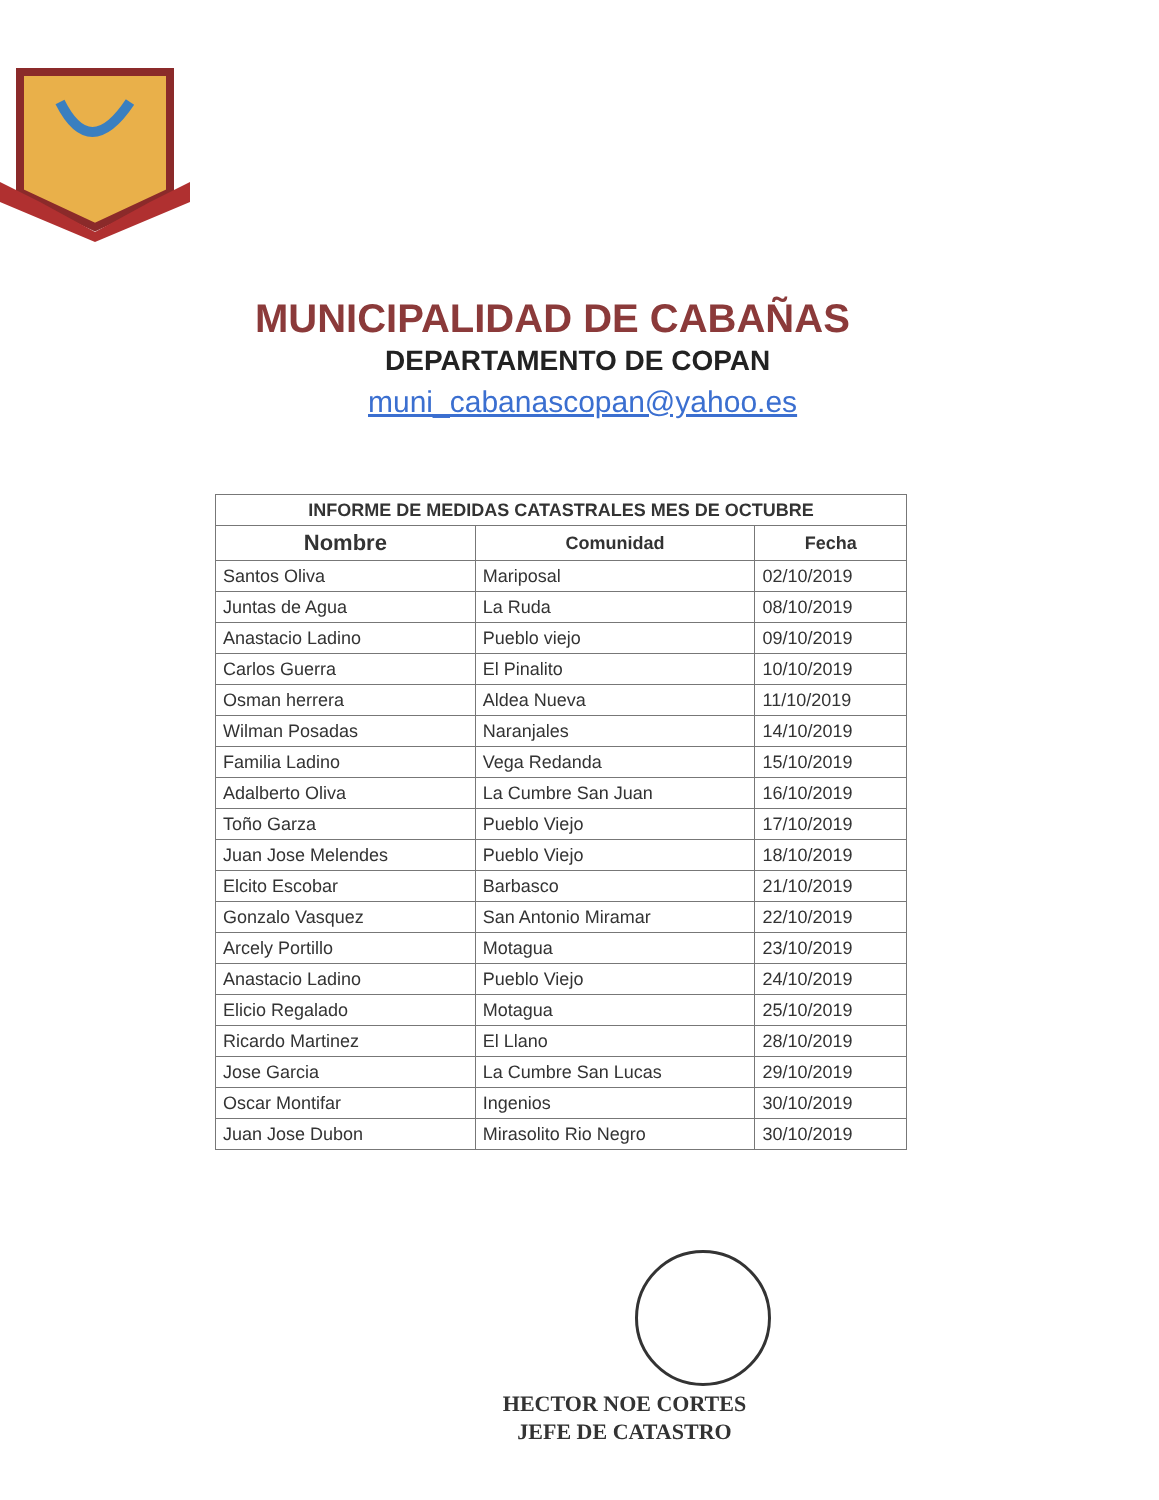MUNICIPALIDAD DE CABAÑAS
DEPARTAMENTO DE COPAN
muni_cabanascopan@yahoo.es
| INFORME DE MEDIDAS CATASTRALES MES DE OCTUBRE | | |
| --- | --- | --- |
| Nombre | Comunidad | Fecha |
| Santos Oliva | Mariposal | 02/10/2019 |
| Juntas de Agua | La Ruda | 08/10/2019 |
| Anastacio Ladino | Pueblo viejo | 09/10/2019 |
| Carlos Guerra | El Pinalito | 10/10/2019 |
| Osman herrera | Aldea Nueva | 11/10/2019 |
| Wilman Posadas | Naranjales | 14/10/2019 |
| Familia Ladino | Vega Redanda | 15/10/2019 |
| Adalberto Oliva | La Cumbre San Juan | 16/10/2019 |
| Toño Garza | Pueblo Viejo | 17/10/2019 |
| Juan Jose Melendes | Pueblo Viejo | 18/10/2019 |
| Elcito Escobar | Barbasco | 21/10/2019 |
| Gonzalo Vasquez | San Antonio Miramar | 22/10/2019 |
| Arcely Portillo | Motagua | 23/10/2019 |
| Anastacio Ladino | Pueblo Viejo | 24/10/2019 |
| Elicio Regalado | Motagua | 25/10/2019 |
| Ricardo Martinez | El Llano | 28/10/2019 |
| Jose Garcia | La Cumbre San Lucas | 29/10/2019 |
| Oscar Montifar | Ingenios | 30/10/2019 |
| Juan Jose Dubon | Mirasolito Rio Negro | 30/10/2019 |
HECTOR NOE CORTES
JEFE DE CATASTRO